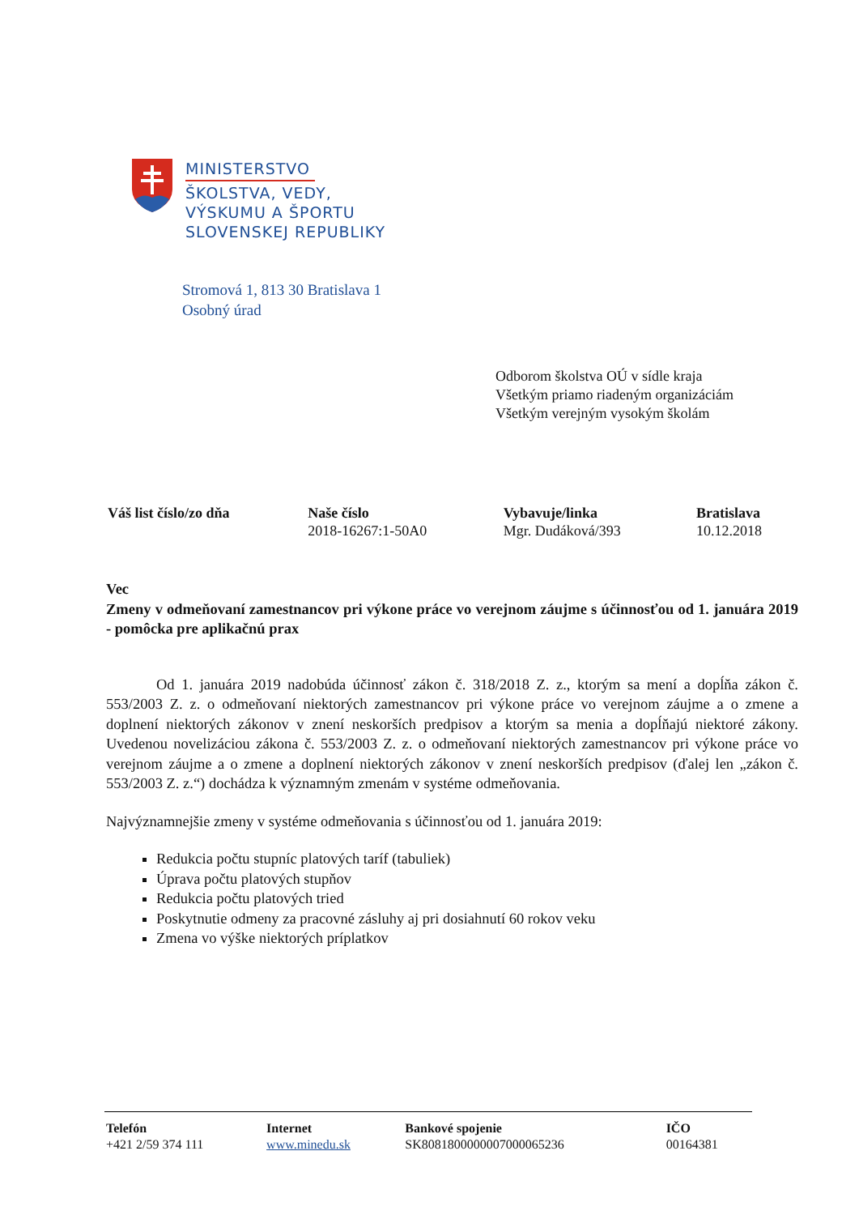MINISTERSTVO
ŠKOLSTVA, VEDY,
VÝSKUMU A ŠPORTU
SLOVENSKEJ REPUBLIKY
Stromová 1, 813 30 Bratislava 1
Osobný úrad
Odborom školstva OÚ v sídle kraja
Všetkým priamo riadeným organizáciám
Všetkým verejným vysokým školám
| Váš list číslo/zo dňa | Naše číslo 2018-16267:1-50A0 | Vybavuje/linka Mgr. Dudáková/393 | Bratislava 10.12.2018 |
Vec
Zmeny v odmeňovaní zamestnancov pri výkone práce vo verejnom záujme s účinnosťou od 1. januára 2019 - pomôcka pre aplikačnú prax
Od 1. januára 2019 nadobúda účinnosť zákon č. 318/2018 Z. z., ktorým sa mení a dopĺňa zákon č. 553/2003 Z. z. o odmeňovaní niektorých zamestnancov pri výkone práce vo verejnom záujme a o zmene a doplnení niektorých zákonov v znení neskorších predpisov a ktorým sa menia a dopĺňajú niektoré zákony. Uvedenou novelizáciou zákona č. 553/2003 Z. z. o odmeňovaní niektorých zamestnancov pri výkone práce vo verejnom záujme a o zmene a doplnení niektorých zákonov v znení neskorších predpisov (ďalej len „zákon č. 553/2003 Z. z.“) dochádza k významným zmenám v systéme odmeňovania.
Najvýznamnejšie zmeny v systéme odmeňovania s účinnosťou od 1. januára 2019:
Redukcia počtu stupníc platových taríf (tabuliek)
Úprava počtu platových stupňov
Redukcia počtu platových tried
Poskytnutie odmeny za pracovné zásluhy aj pri dosiahnutí 60 rokov veku
Zmena vo výške niektorých príplatkov
| Telefón +421 2/59 374 111 | Internet www.minedu.sk | Bankové spojenie SK8081800000007000065236 | IČO 00164381 |